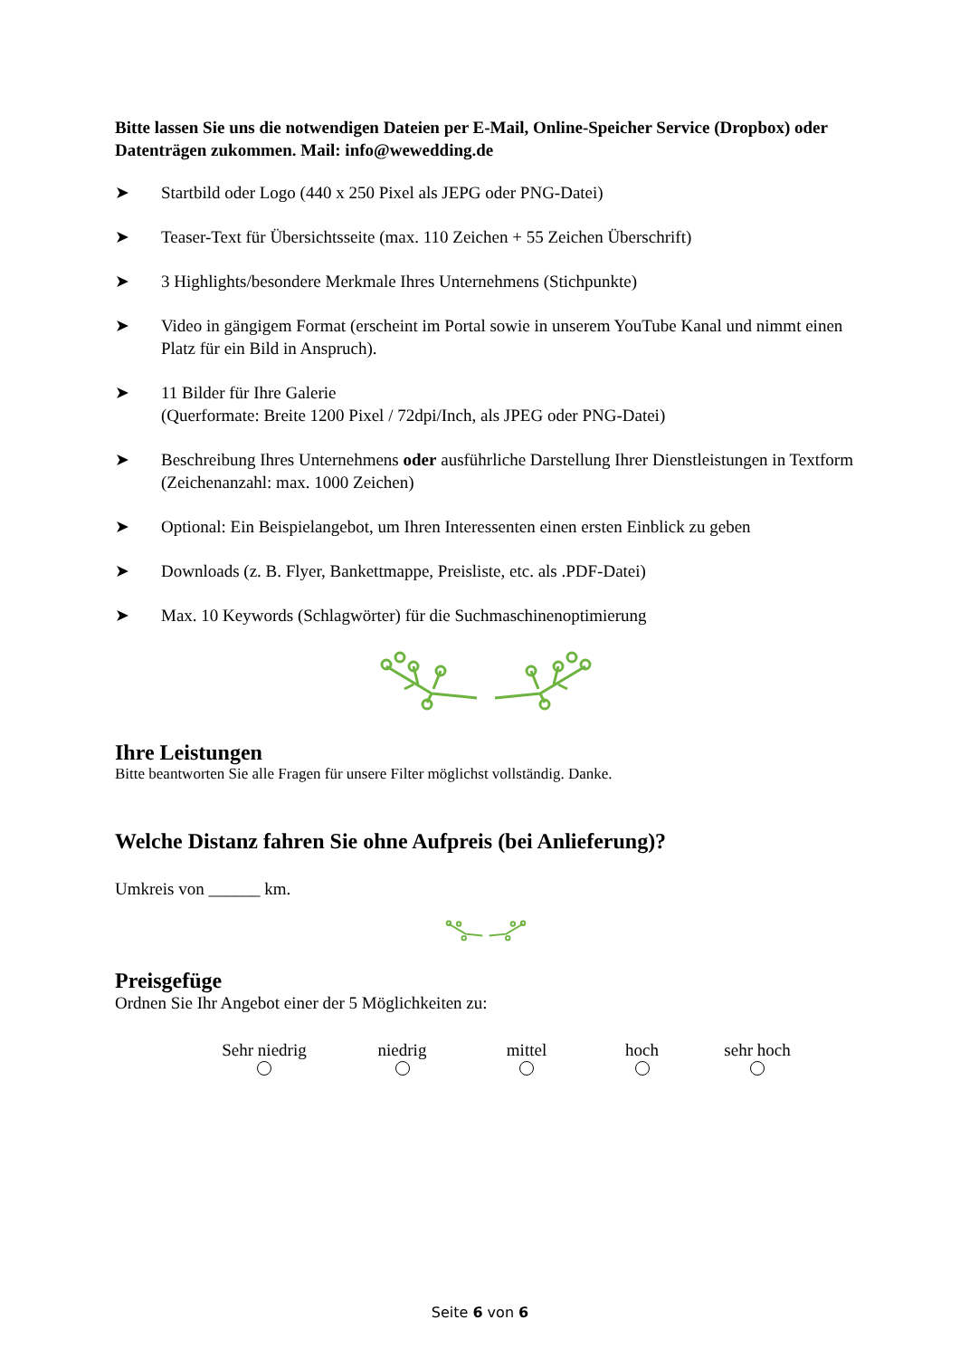Bitte lassen Sie uns die notwendigen Dateien per E-Mail, Online-Speicher Service (Dropbox) oder Datenträgen zukommen. Mail: info@wewedding.de
➤ Startbild oder Logo (440 x 250 Pixel als JEPG oder PNG-Datei)
➤ Teaser-Text für Übersichtsseite (max. 110 Zeichen + 55 Zeichen Überschrift)
➤ 3 Highlights/besondere Merkmale Ihres Unternehmens (Stichpunkte)
➤ Video in gängigem Format (erscheint im Portal sowie in unserem YouTube Kanal und nimmt einen Platz für ein Bild in Anspruch).
➤ 11 Bilder für Ihre Galerie
(Querformate: Breite 1200 Pixel / 72dpi/Inch, als JPEG oder PNG-Datei)
➤ Beschreibung Ihres Unternehmens oder ausführliche Darstellung Ihrer Dienstleistungen in Textform (Zeichenanzahl: max. 1000 Zeichen)
➤ Optional: Ein Beispielangebot, um Ihren Interessenten einen ersten Einblick zu geben
➤ Downloads (z. B. Flyer, Bankettmappe, Preisliste, etc. als .PDF-Datei)
➤ Max. 10 Keywords (Schlagwörter) für die Suchmaschinenoptimierung
Ihre Leistungen
Bitte beantworten Sie alle Fragen für unsere Filter möglichst vollständig. Danke.
Welche Distanz fahren Sie ohne Aufpreis (bei Anlieferung)?
Umkreis von ______ km.
Preisgefüge
Ordnen Sie Ihr Angebot einer der 5 Möglichkeiten zu:
Sehr niedrig
niedrig
mittel
hoch
sehr hoch
Seite 6 von 6